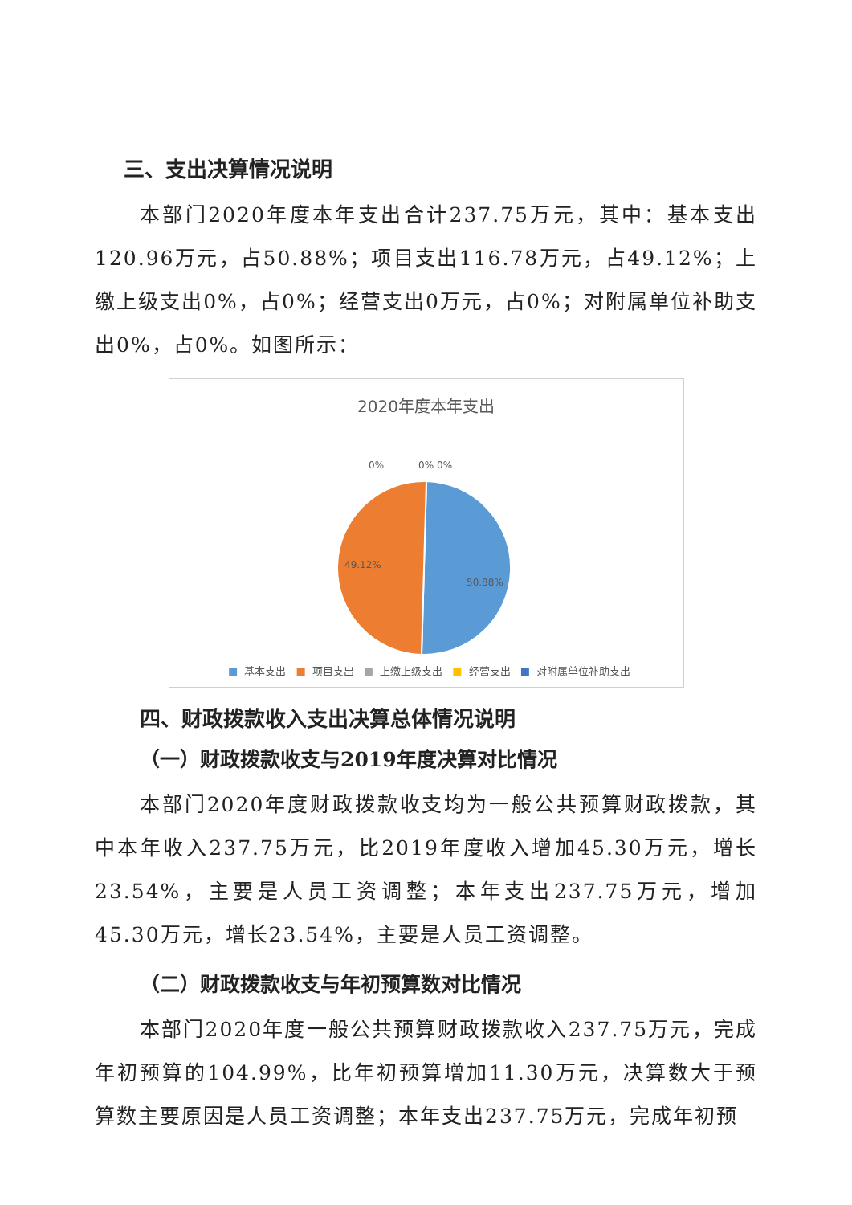三、支出决算情况说明
本部门2020年度本年支出合计237.75万元，其中：基本支出120.96万元，占50.88%；项目支出116.78万元，占49.12%；上缴上级支出0%，占0%；经营支出0万元，占0%；对附属单位补助支出0%，占0%。如图所示：
2020年度本年支出
0%
0%
0%
49.12%
50.88%
■ 基本支出 ■ 项目支出 ■ 上缴上级支出 ■ 经营支出 ■ 对附属单位补助支出
四、财政拨款收入支出决算总体情况说明
（一）财政拨款收支与2019年度决算对比情况
本部门2020年度财政拨款收支均为一般公共预算财政拨款，其中本年收入237.75万元，比2019年度收入增加45.30万元，增长23.54%，主要是人员工资调整；本年支出237.75万元，增加45.30万元，增长23.54%，主要是人员工资调整。
（二）财政拨款收支与年初预算数对比情况
本部门2020年度一般公共预算财政拨款收入237.75万元，完成年初预算的104.99%，比年初预算增加11.30万元，决算数大于预算数主要原因是人员工资调整；本年支出237.75万元，完成年初预